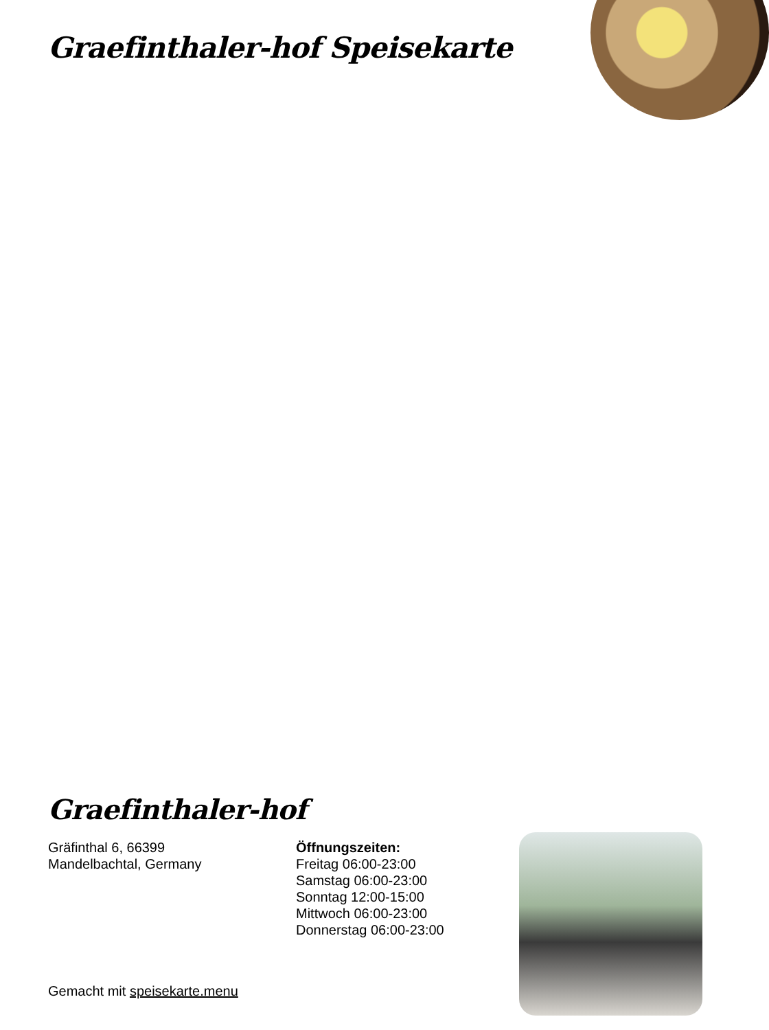Graefinthaler-hof Speisekarte
Graefinthaler-hof
Gräfinthal 6, 66399
Mandelbachtal, Germany
Öffnungszeiten:
Freitag 06:00-23:00
Samstag 06:00-23:00
Sonntag 12:00-15:00
Mittwoch 06:00-23:00
Donnerstag 06:00-23:00
Gemacht mit speisekarte.menu